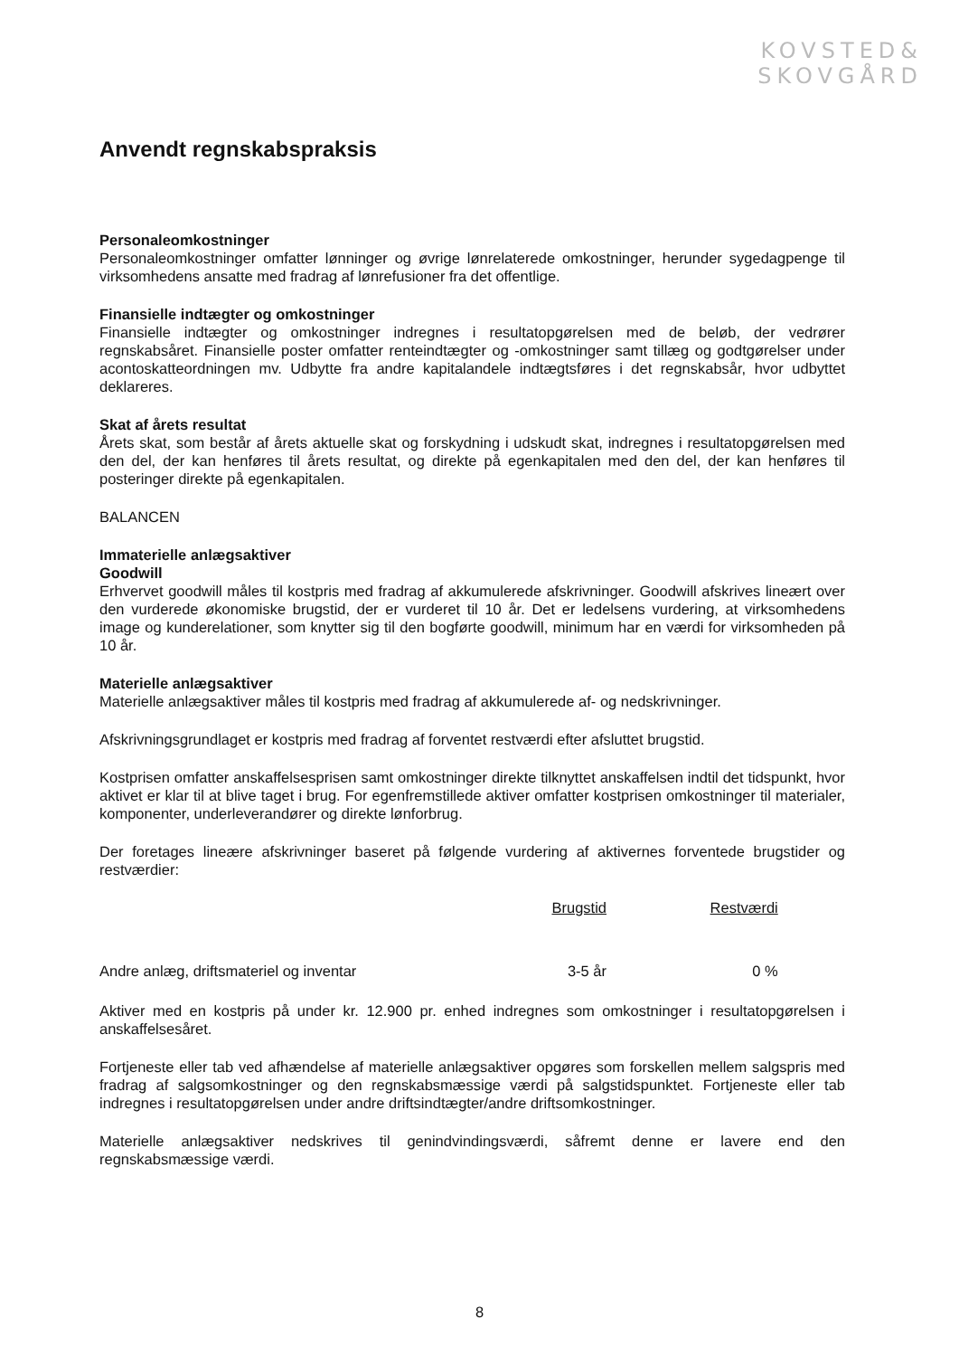KOVSTED&
SKOVGÅRD
Anvendt regnskabspraksis
Personaleomkostninger
Personaleomkostninger omfatter lønninger og øvrige lønrelaterede omkostninger, herunder sygedagpenge til virksomhedens ansatte med fradrag af lønrefusioner fra det offentlige.
Finansielle indtægter og omkostninger
Finansielle indtægter og omkostninger indregnes i resultatopgørelsen med de beløb, der vedrører regnskabsåret. Finansielle poster omfatter renteindtægter og -omkostninger samt tillæg og godtgørelser under acontoskatteordningen mv. Udbytte fra andre kapitalandele indtægtsføres i det regnskabsår, hvor udbyttet deklareres.
Skat af årets resultat
Årets skat, som består af årets aktuelle skat og forskydning i udskudt skat, indregnes i resultatopgørelsen med den del, der kan henføres til årets resultat, og direkte på egenkapitalen med den del, der kan henføres til posteringer direkte på egenkapitalen.
BALANCEN
Immaterielle anlægsaktiver
Goodwill
Erhvervet goodwill måles til kostpris med fradrag af akkumulerede afskrivninger. Goodwill afskrives lineært over den vurderede økonomiske brugstid, der er vurderet til 10 år. Det er ledelsens vurdering, at virksomhedens image og kunderelationer, som knytter sig til den bogførte goodwill, minimum har en værdi for virksomheden på 10 år.
Materielle anlægsaktiver
Materielle anlægsaktiver måles til kostpris med fradrag af akkumulerede af- og nedskrivninger.
Afskrivningsgrundlaget er kostpris med fradrag af forventet restværdi efter afsluttet brugstid.
Kostprisen omfatter anskaffelsesprisen samt omkostninger direkte tilknyttet anskaffelsen indtil det tidspunkt, hvor aktivet er klar til at blive taget i brug. For egenfremstillede aktiver omfatter kostprisen omkostninger til materialer, komponenter, underleverandører og direkte lønforbrug.
Der foretages lineære afskrivninger baseret på følgende vurdering af aktivernes forventede brugstider og restværdier:
| | Brugstid | Restværdi | |
| --- | --- | --- | --- |
| Andre anlæg, driftsmateriel og inventar | 3-5 år | 0 % | |
Aktiver med en kostpris på under kr. 12.900 pr. enhed indregnes som omkostninger i resultatopgørelsen i anskaffelsesåret.
Fortjeneste eller tab ved afhændelse af materielle anlægsaktiver opgøres som forskellen mellem salgspris med fradrag af salgsomkostninger og den regnskabsmæssige værdi på salgstidspunktet. Fortjeneste eller tab indregnes i resultatopgørelsen under andre driftsindtægter/andre driftsomkostninger.
Materielle anlægsaktiver nedskrives til genindvindingsværdi, såfremt denne er lavere end den regnskabsmæssige værdi.
8